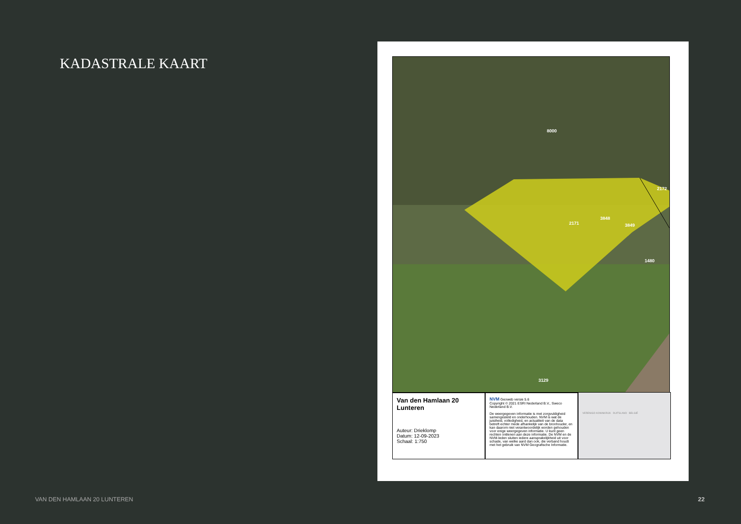KADASTRALE KAART
8000
2172
2171
3848
3849
1480
3129
Van den Hamlaan 20
Lunteren
Auteur: Drieklomp
Datum: 12-09-2023
Schaal: 1:750
NVM Geoweb versie 5.6
Copyright © 2021 ESRI Nederland B.V., Sweco Nederland B.V.
De weergegeven informatie is met zorgvuldigheid samengesteld en onderhouden. NVM is wat de juistheid, volledigheid, en actualiteit van de data betreft echter mede afhankelijk van de bronhouder, en kan daarom niet verantwoordelijk worden gehouden voor enige weergegeven informatie. U kunt geen rechten ontlenen aan deze informatie. De NVM en de NVM-leden sluiten iedere aansprakelijkheid uit voor schade, van welke aard dan ook, die verband houdt met het gebruik van NVM Geografische Informatie.
VERENIGD KONINKRIJK DUITSLAND BELGIË
VAN DEN HAMLAAN 20 LUNTEREN 22